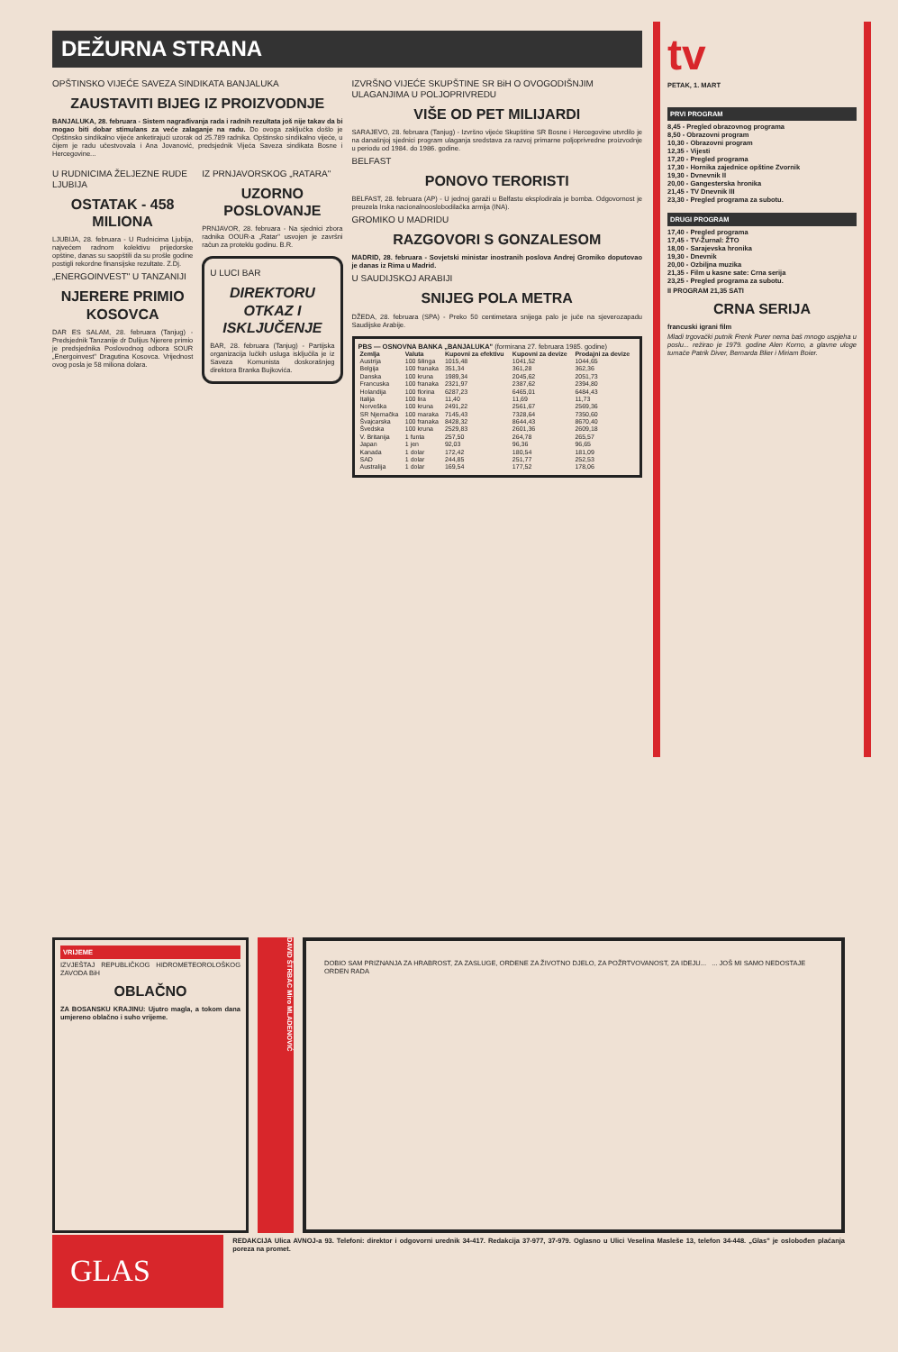DEŽURNA STRANA
OPŠTINSKO VIJEĆE SAVEZA SINDIKATA BANJALUKA
ZAUSTAVITI BIJEG IZ PROIZVODNJE
BANJALUKA, 28. februara - Sistem nagrađivanja rada i radnih rezultata još nije takav da bi mogao biti dobar stimulans za veće zalaganje na radu. Do ovoga zaključka došlo je Opštinsko sindikalno vijeće anketirajući uzorak od 25.789 radnika. Opštinsko sindikalno vijeće, u čijem je radu učestvovala i Ana Jovanović, predsjednik Vijeća Saveza sindikata Bosne i Hercegovine...
U RUDNICIMA ŽELJEZNE RUDE LJUBIJA
OSTATAK - 458 MILIONA
LJUBIJA, 28. februara - U Rudnicima Ljubija, najvećem radnom kolektivu prijedorske opštine, danas su saopštili da su prošle godine postigli rekordne finansijske rezultate. Z.Dj.
„ENERGOINVEST" U TANZANIJI
NJERERE PRIMIO KOSOVCA
DAR ES SALAM, 28. februara (Tanjug) - Predsjednik Tanzanije dr Dulijus Njerere primio je predsjednika Poslovodnog odbora SOUR „Energoinvest" Dragutina Kosovca. Vrijednost ovog posla je 58 miliona dolara.
IZ PRNJAVORSKOG „RATARA"
UZORNO POSLOVANJE
PRNJAVOR, 28. februara - Na sjednici zbora radnika OOUR-a „Ratar" usvojen je završni račun za proteklu godinu. B.R.
U LUCI BAR
DIREKTORU OTKAZ I ISKLJUČENJE
BAR, 28. februara (Tanjug) - Partijska organizacija lučkih usluga isključila je iz Saveza Komunista doskorašnjeg direktora Branka Bujkovića.
IZVRŠNO VIJEĆE SKUPŠTINE SR BiH O OVOGODIŠNJIM ULAGANJIMA U POLJOPRIVREDU
VIŠE OD PET MILIJARDI
SARAJEVO, 28. februara (Tanjug) - Izvršno vijeće Skupštine SR Bosne i Hercegovine utvrdilo je na današnjoj sjednici program ulaganja sredstava za razvoj primarne poljoprivredne proizvodnje u periodu od 1984. do 1986. godine.
BELFAST
PONOVO TERORISTI
BELFAST, 28. februara (AP) - U jednoj garaži u Belfastu eksplodirala je bomba. Odgovornost je preuzela Irska nacionalnooslobodilačka armija (INA).
GROMIKO U MADRIDU
RAZGOVORI S GONZALESOM
MADRID, 28. februara - Sovjetski ministar inostranih poslova Andrej Gromiko doputovao je danas iz Rima u Madrid.
U SAUDIJSKOJ ARABIJI
SNIJEG POLA METRA
DŽEDA, 28. februara (SPA) - Preko 50 centimetara snijega palo je juče na sjeverozapadu Saudijske Arabije.
PBS — OSNOVNA BANKA „BANJALUKA" (formirana 27. februara 1985. godine)
| Zemlja | Valuta | Kupovni za efektivu | Kupovni za devize | Prodajni za devize |
| --- | --- | --- | --- | --- |
| Austrija | 100 šilinga | 1015,48 | 1041,52 | 1044,65 |
| Belgija | 100 franaka | 351,34 | 361,28 | 362,36 |
| Danska | 100 kruna | 1989,34 | 2045,62 | 2051,73 |
| Francuska | 100 franaka | 2321,97 | 2387,62 | 2394,80 |
| Holandija | 100 florina | 6287,23 | 6465,01 | 6484,43 |
| Italija | 100 lira | 11,40 | 11,69 | 11,73 |
| Norveška | 100 kruna | 2491,22 | 2561,67 | 2569,36 |
| SR Njemačka | 100 maraka | 7145,43 | 7328,64 | 7350,60 |
| Švajcarska | 100 franaka | 8428,32 | 8644,43 | 8670,40 |
| Švedska | 100 kruna | 2529,83 | 2601,36 | 2609,18 |
| V. Britanija | 1 funta | 257,50 | 264,78 | 265,57 |
| Japan | 1 jen | 92,03 | 96,36 | 96,65 |
| Kanada | 1 dolar | 172,42 | 180,54 | 181,09 |
| SAD | 1 dolar | 244,85 | 251,77 | 252,53 |
| Australija | 1 dolar | 169,54 | 177,52 | 178,06 |
tv
PETAK, 1. MART
PRVI PROGRAM
8,45 - Pregled obrazovnog programa
8,50 - Obrazovni program
10,30 - Obrazovni program
12,35 - Vijesti
17,20 - Pregled programa
17,30 - Hornika zajednice opštine Zvornik
19,30 - Dvnevnik II
20,00 - Gangesterska hronika
21,45 - TV Dnevnik III
23,30 - Pregled programa za subotu.
DRUGI PROGRAM
17,40 - Pregled programa
17,45 - TV-Žurnal: ŽTO
18,00 - Sarajevska hronika
19,30 - Dnevnik
20,00 - Ozbiljna muzika
21,35 - Film u kasne sate: Crna serija
23,25 - Pregled programa za subotu.
II PROGRAM 21,35 SATI
CRNA SERIJA
francuski igrani film
Mladi trgovački putnik Frenk Purer nema baš mnogo uspjeha u poslu... režirao je 1979. godine Alen Korno, a glavne uloge tumače Patrik Diver, Bernarda Blier i Miriam Boier.
VRIJEME
IZVJEŠTAJ REPUBLIČKOG HIDROMETEOROLOŠKOG ZAVODA BiH
OBLAČNO
ZA BOSANSKU KRAJINU: Ujutro magla, a tokom dana umjereno oblačno i suho vrijeme.
DAVID ŠTRBAC Miro MLADENOVIĆ
DOBIO SAM PRIZNANJA ZA HRABROST, ZA ZASLUGE, ORDENE ZA ŽIVOTNO DJELO, ZA POŽRTVOVANOST, ZA IDEJU... ... JOŠ MI SAMO NEDOSTAJE ORDEN RADA
GLAS
REDAKCIJA Ulica AVNOJ-a 93. Telefoni: direktor i odgovorni urednik 34-417. Redakcija 37-977, 37-979. Oglasno u Ulici Veselina Masleše 13, telefon 34-448. „Glas" je oslobođen plaćanja poreza na promet.